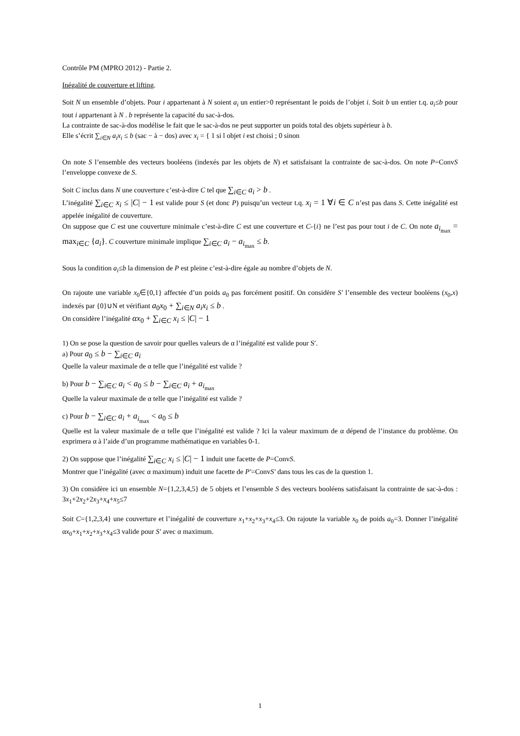Contrôle PM (MPRO 2012) - Partie 2.
Inégalité de couverture et lifting.
Soit N un ensemble d’objets. Pour i appartenant à N soient a<sub>i</sub> un entier>0 représentant le poids de l’objet i. Soit b un entier t.q. a<sub>i</sub>≤b pour tout i appartenant à N . b représente la capacité du sac-à-dos.
La contrainte de sac-à-dos modélise le fait que le sac-à-dos ne peut supporter un poids total des objets supérieur à b.
Elle s’écrit ∑<sub>i∈N</sub> a<sub>i</sub>x<sub>i</sub> ≤ b (sac − à − dos) avec x<sub>i</sub> = { 1 si l objet i est choisi ; 0 sinon
On note S l’ensemble des vecteurs booléens (indexés par les objets de N) et satisfaisant la contrainte de sac-à-dos. On note P=ConvS l’enveloppe convexe de S.
Soit C inclus dans N une couverture c’est-à-dire C tel que ∑<sub>i∈C</sub> a<sub>i</sub> > b .
L’inégalité ∑<sub>i∈C</sub> x<sub>i</sub> ≤ |C| − 1 est valide pour S (et donc P) puisqu’un vecteur t.q. x<sub>i</sub> = 1 ∀i ∈ C n’est pas dans S. Cette inégalité est appelée inégalité de couverture.
On suppose que C est une couverture minimale c’est-à-dire C est une couverture et C-{i} ne l’est pas pour tout i de C. On note a<sub>i<sub>max</sub></sub> = max<sub>i∈C</sub> {a<sub>i</sub>}. C couverture minimale implique ∑<sub>i∈C</sub> a<sub>i</sub> − a<sub>i<sub>max</sub></sub> ≤ b.
Sous la condition a<sub>i</sub>≤b la dimension de P est pleine c’est-à-dire égale au nombre d’objets de N.
On rajoute une variable x<sub>0</sub>∈{0,1} affectée d’un poids a<sub>0</sub> pas forcément positif. On considère S′ l’ensemble des vecteur booléens (x<sub>0</sub>,x) indexés par {0}∪N et vérifiant a<sub>0</sub>x<sub>0</sub> + ∑<sub>i∈N</sub> a<sub>i</sub>x<sub>i</sub> ≤ b .
On considère l’inégalité αx<sub>0</sub> + ∑<sub>i∈C</sub> x<sub>i</sub> ≤ |C| − 1
1) On se pose la question de savoir pour quelles valeurs de α l’inégalité est valide pour S′.
a) Pour a<sub>0</sub> ≤ b − ∑<sub>i∈C</sub> a<sub>i</sub>
Quelle la valeur maximale de α telle que l’inégalité est valide ?
b) Pour b − ∑<sub>i∈C</sub> a<sub>i</sub> < a<sub>0</sub> ≤ b − ∑<sub>i∈C</sub> a<sub>i</sub> + a<sub>i<sub>max</sub></sub>
Quelle la valeur maximale de α telle que l’inégalité est valide ?
c) Pour b − ∑<sub>i∈C</sub> a<sub>i</sub> + a<sub>i<sub>max</sub></sub> < a<sub>0</sub> ≤ b
Quelle est la valeur maximale de α telle que l’inégalité est valide ? Ici la valeur maximum de α dépend de l’instance du problème. On exprimera α à l’aide d’un programme mathématique en variables 0-1.
2) On suppose que l’inégalité ∑<sub>i∈C</sub> x<sub>i</sub> ≤ |C| − 1 induit une facette de P=ConvS.
Montrer que l’inégalité (avec α maximum) induit une facette de P′=ConvS′ dans tous les cas de la question 1.
3) On considère ici un ensemble N={1,2,3,4,5} de 5 objets et l’ensemble S des vecteurs booléens satisfaisant la contrainte de sac-à-dos : 3x<sub>1</sub>+2x<sub>2</sub>+2x<sub>3</sub>+x<sub>4</sub>+x<sub>5</sub>≤7
Soit C={1,2,3,4} une couverture et l’inégalité de couverture x<sub>1</sub>+x<sub>2</sub>+x<sub>3</sub>+x<sub>4</sub>≤3. On rajoute la variable x<sub>0</sub> de poids a<sub>0</sub>=3. Donner l’inégalité αx<sub>0</sub>+x<sub>1</sub>+x<sub>2</sub>+x<sub>3</sub>+x<sub>4</sub>≤3 valide pour S′ avec α maximum.
1